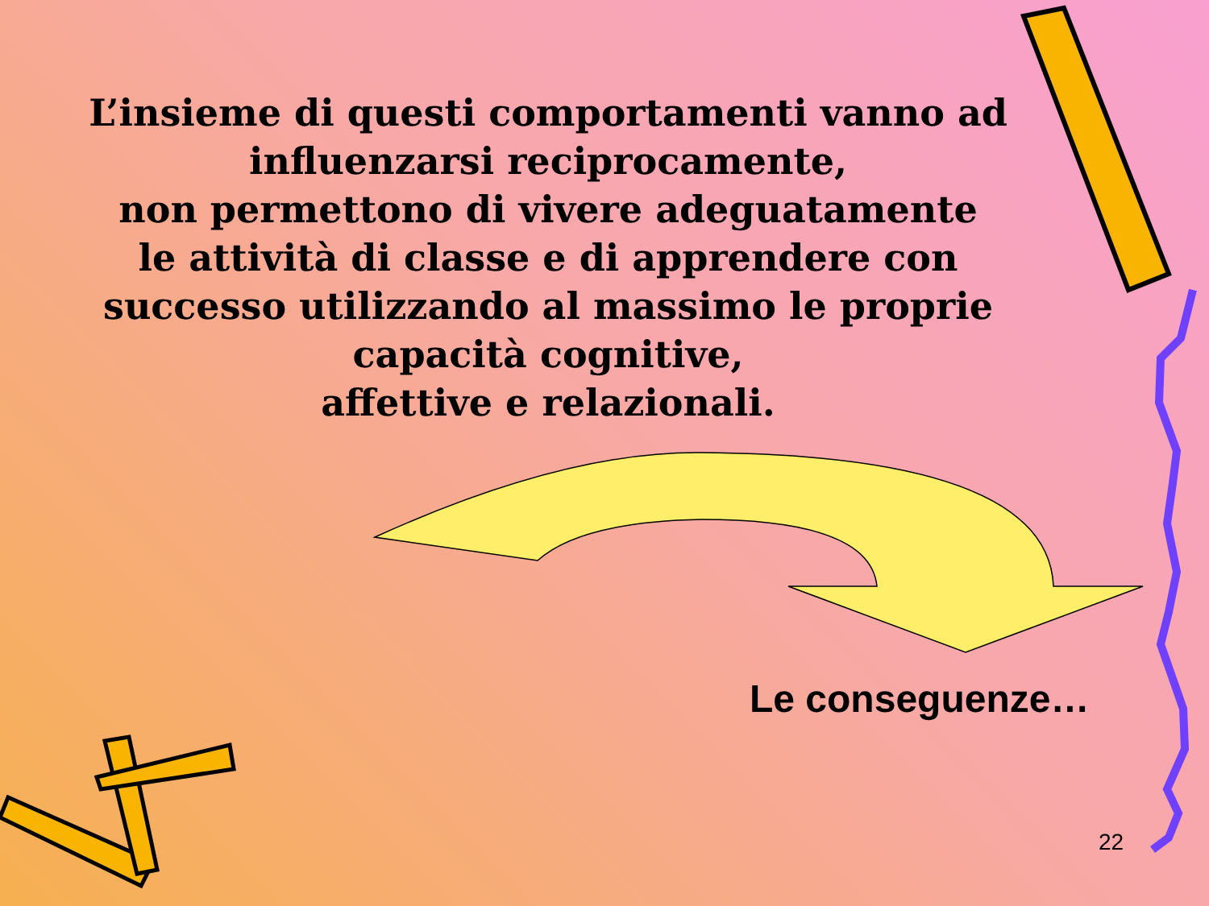L’insieme di questi comportamenti vanno ad
influenzarsi reciprocamente,
non permettono di vivere adeguatamente
le attività di classe e di apprendere con
successo utilizzando al massimo le proprie
capacità cognitive,
affettive e relazionali.
Le conseguenze…
22